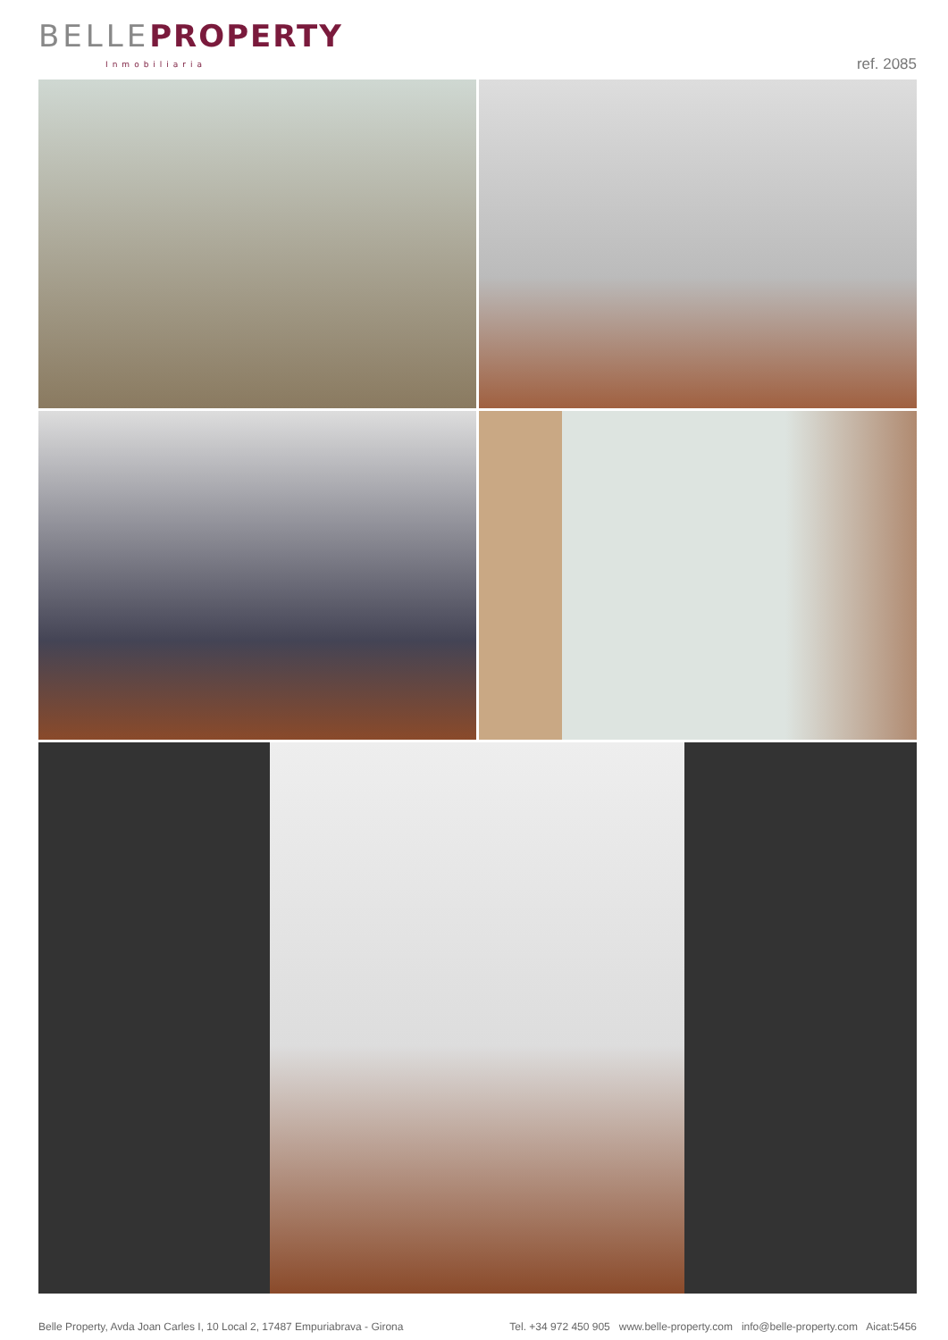BELLE PROPERTY
Inmobiliaria
ref. 2085
Belle Property, Avda Joan Carles I, 10 Local 2, 17487 Empuriabrava - Girona Tel. +34 972 450 905 www.belle-property.com info@belle-property.com Aicat:5456